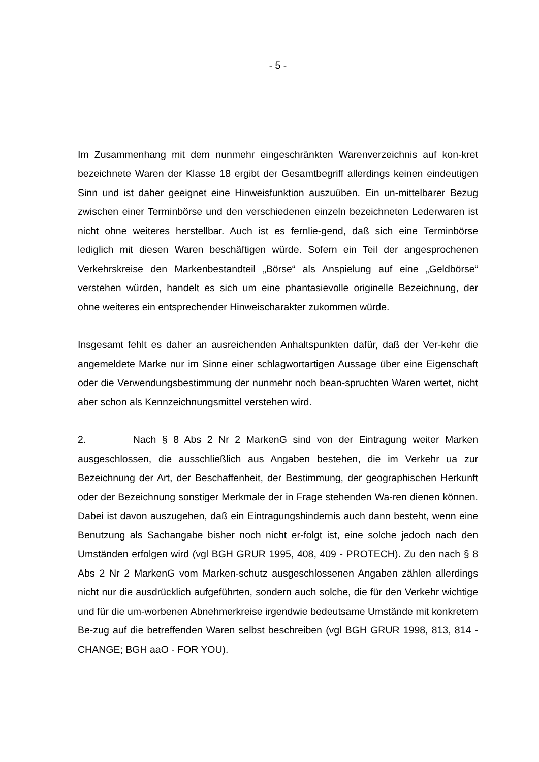- 5 -
Im Zusammenhang mit dem nunmehr eingeschränkten Warenverzeichnis auf kon-kret bezeichnete Waren der Klasse 18 ergibt der Gesamtbegriff allerdings keinen eindeutigen Sinn und ist daher geeignet eine Hinweisfunktion auszuüben. Ein un-mittelbarer Bezug zwischen einer Terminbörse und den verschiedenen einzeln bezeichneten Lederwaren ist nicht ohne weiteres herstellbar. Auch ist es fernlie-gend, daß sich eine Terminbörse lediglich mit diesen Waren beschäftigen würde. Sofern ein Teil der angesprochenen Verkehrskreise den Markenbestandteil „Börse“ als Anspielung auf eine „Geldbörse“ verstehen würden, handelt es sich um eine phantasievolle originelle Bezeichnung, der ohne weiteres ein entsprechender Hinweischarakter zukommen würde.
Insgesamt fehlt es daher an ausreichenden Anhaltspunkten dafür, daß der Ver-kehr die angemeldete Marke nur im Sinne einer schlagwortartigen Aussage über eine Eigenschaft oder die Verwendungsbestimmung der nunmehr noch bean-spruchten Waren wertet, nicht aber schon als Kennzeichnungsmittel verstehen wird.
2. Nach § 8 Abs 2 Nr 2 MarkenG sind von der Eintragung weiter Marken ausgeschlossen, die ausschließlich aus Angaben bestehen, die im Verkehr ua zur Bezeichnung der Art, der Beschaffenheit, der Bestimmung, der geographischen Herkunft oder der Bezeichnung sonstiger Merkmale der in Frage stehenden Wa-ren dienen können. Dabei ist davon auszugehen, daß ein Eintragungshindernis auch dann besteht, wenn eine Benutzung als Sachangabe bisher noch nicht er-folgt ist, eine solche jedoch nach den Umständen erfolgen wird (vgl BGH GRUR 1995, 408, 409 - PROTECH). Zu den nach § 8 Abs 2 Nr 2 MarkenG vom Marken-schutz ausgeschlossenen Angaben zählen allerdings nicht nur die ausdrücklich aufgeführten, sondern auch solche, die für den Verkehr wichtige und für die um-worbenen Abnehmerkreise irgendwie bedeutsame Umstände mit konkretem Be-zug auf die betreffenden Waren selbst beschreiben (vgl BGH GRUR 1998, 813, 814 - CHANGE; BGH aaO - FOR YOU).